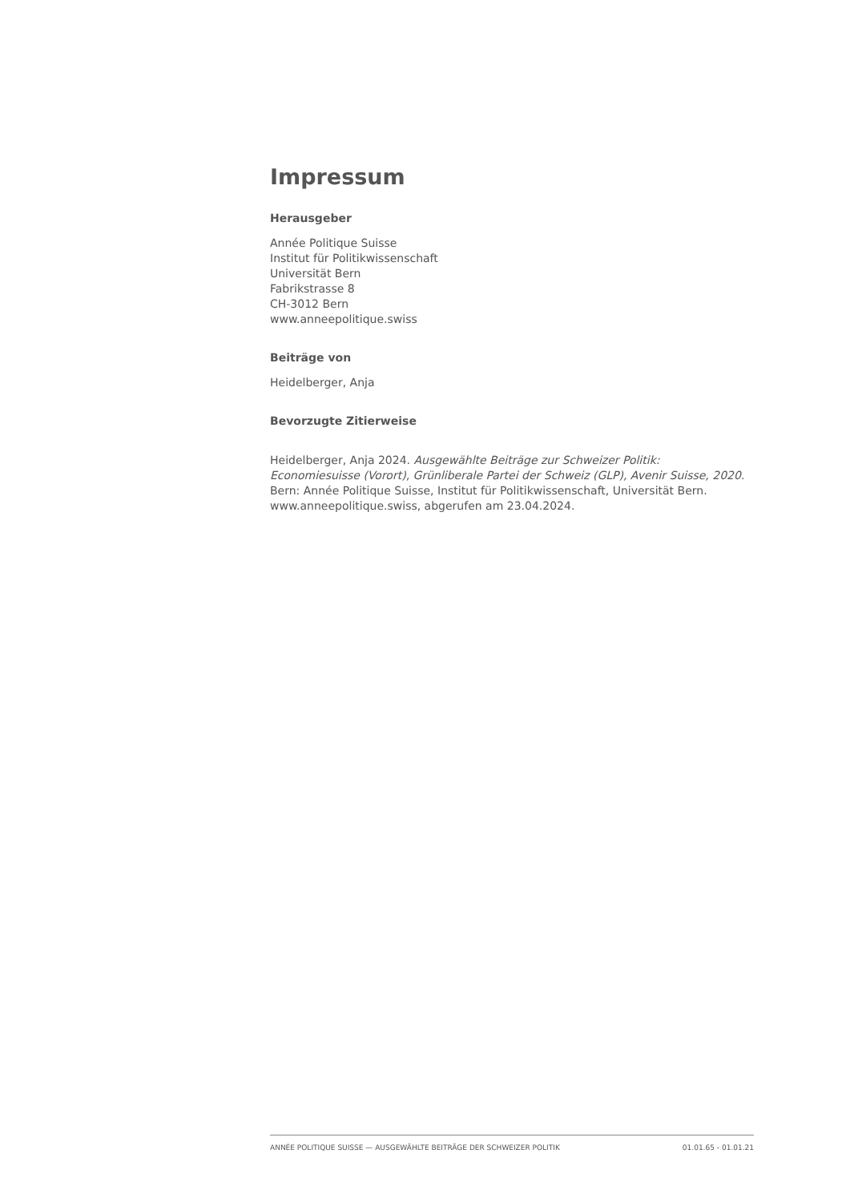Impressum
Herausgeber
Année Politique Suisse
Institut für Politikwissenschaft
Universität Bern
Fabrikstrasse 8
CH-3012 Bern
www.anneepolitique.swiss
Beiträge von
Heidelberger, Anja
Bevorzugte Zitierweise
Heidelberger, Anja 2024. Ausgewählte Beiträge zur Schweizer Politik: Economiesuisse (Vorort), Grünliberale Partei der Schweiz (GLP), Avenir Suisse, 2020. Bern: Année Politique Suisse, Institut für Politikwissenschaft, Universität Bern. www.anneepolitique.swiss, abgerufen am 23.04.2024.
ANNÉE POLITIQUE SUISSE — AUSGEWÄHLTE BEITRÄGE DER SCHWEIZER POLITIK 01.01.65 - 01.01.21